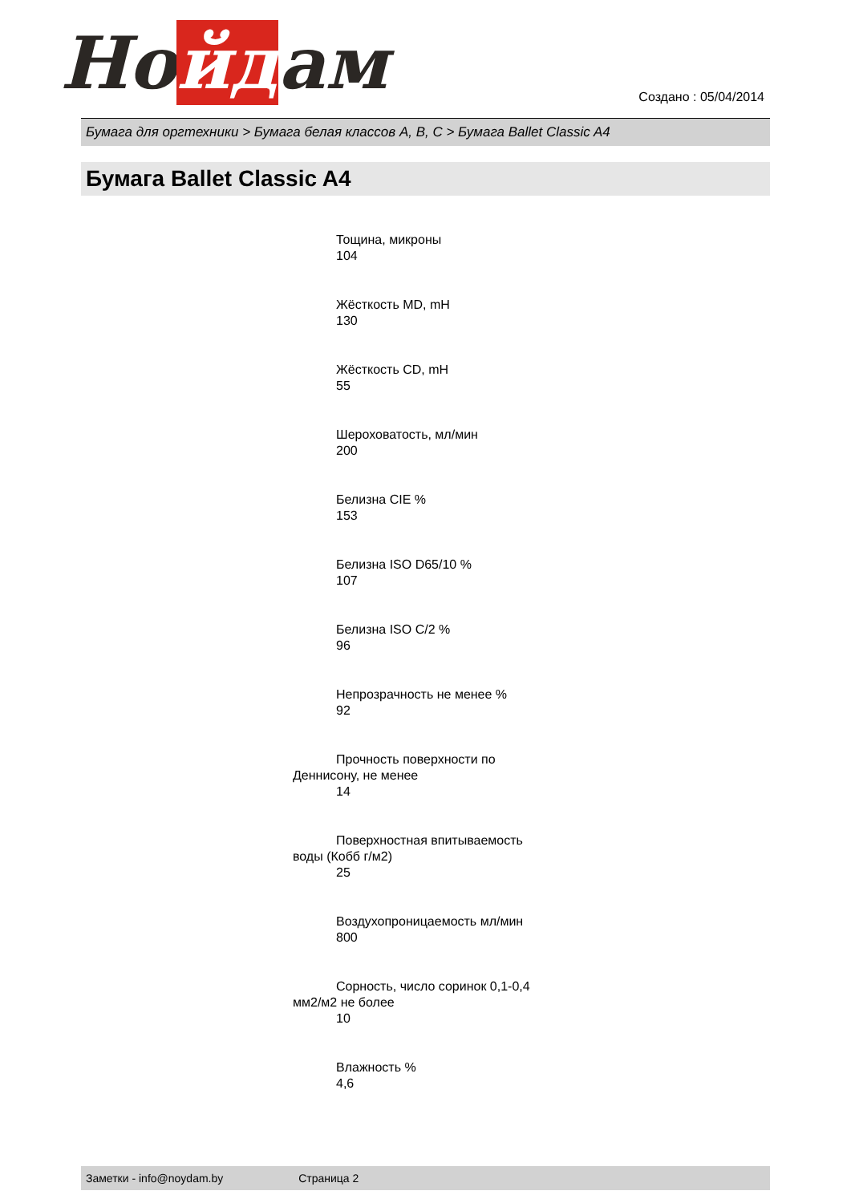Нойдам Создано : 05/04/2014
Бумага для оргтехники > Бумага белая классов A, B, C > Бумага Ballet Classic A4
Бумага Ballet Classic A4
Тощина, микроны
104
Жёсткость MD, mH
130
Жёсткость CD, mH
55
Шероховатость, мл/мин
200
Белизна CIE %
153
Белизна ISO D65/10 %
107
Белизна ISO C/2 %
96
Непрозрачность не менее %
92
Прочность поверхности по Деннисону, не менее
14
Поверхностная впитываемость воды (Кобб г/м2)
25
Воздухопроницаемость мл/мин
800
Сорность, число соринок 0,1-0,4 мм2/м2 не более
10
Влажность %
4,6
Заметки - info@noydam.by Страница 2